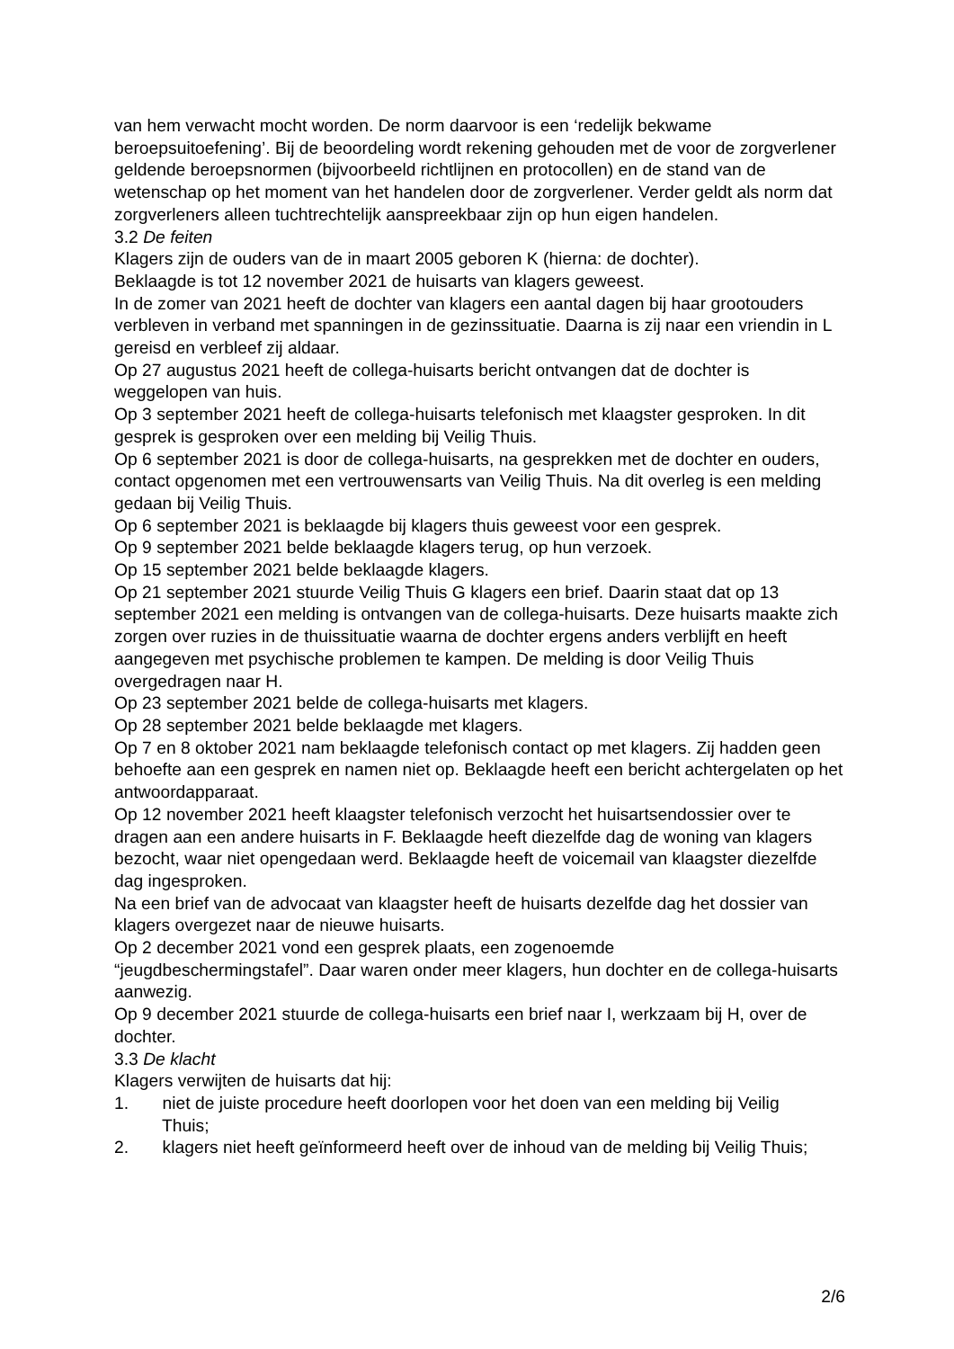van hem verwacht mocht worden. De norm daarvoor is een ‘redelijk bekwame beroepsuitoefening’. Bij de beoordeling wordt rekening gehouden met de voor de zorgverlener geldende beroepsnormen (bijvoorbeeld richtlijnen en protocollen) en de stand van de wetenschap op het moment van het handelen door de zorgverlener. Verder geldt als norm dat zorgverleners alleen tuchtrechtelijk aanspreekbaar zijn op hun eigen handelen.
3.2 De feiten
Klagers zijn de ouders van de in maart 2005 geboren K (hierna: de dochter).
Beklaagde is tot 12 november 2021 de huisarts van klagers geweest.
In de zomer van 2021 heeft de dochter van klagers een aantal dagen bij haar grootouders verbleven in verband met spanningen in de gezinssituatie. Daarna is zij naar een vriendin in L gereisd en verbleef zij aldaar.
Op 27 augustus 2021 heeft de collega-huisarts bericht ontvangen dat de dochter is weggelopen van huis.
Op 3 september 2021 heeft de collega-huisarts telefonisch met klaagster gesproken. In dit gesprek is gesproken over een melding bij Veilig Thuis.
Op 6 september 2021 is door de collega-huisarts, na gesprekken met de dochter en ouders, contact opgenomen met een vertrouwensarts van Veilig Thuis. Na dit overleg is een melding gedaan bij Veilig Thuis.
Op 6 september 2021 is beklaagde bij klagers thuis geweest voor een gesprek.
Op 9 september 2021 belde beklaagde klagers terug, op hun verzoek.
Op 15 september 2021 belde beklaagde klagers.
Op 21 september 2021 stuurde Veilig Thuis G klagers een brief. Daarin staat dat op 13 september 2021 een melding is ontvangen van de collega-huisarts. Deze huisarts maakte zich zorgen over ruzies in de thuissituatie waarna de dochter ergens anders verblijft en heeft aangegeven met psychische problemen te kampen. De melding is door Veilig Thuis overgedragen naar H.
Op 23 september 2021 belde de collega-huisarts met klagers.
Op 28 september 2021 belde beklaagde met klagers.
Op 7 en 8 oktober 2021 nam beklaagde telefonisch contact op met klagers. Zij hadden geen behoefte aan een gesprek en namen niet op. Beklaagde heeft een bericht achtergelaten op het antwoordapparaat.
Op 12 november 2021 heeft klaagster telefonisch verzocht het huisartsendossier over te dragen aan een andere huisarts in F. Beklaagde heeft diezelfde dag de woning van klagers bezocht, waar niet opengedaan werd. Beklaagde heeft de voicemail van klaagster diezelfde dag ingesproken.
Na een brief van de advocaat van klaagster heeft de huisarts dezelfde dag het dossier van klagers overgezet naar de nieuwe huisarts.
Op 2 december 2021 vond een gesprek plaats, een zogenoemde
“jeugdbeschermingstafel”. Daar waren onder meer klagers, hun dochter en de collega-huisarts aanwezig.
Op 9 december 2021 stuurde de collega-huisarts een brief naar I, werkzaam bij H, over de dochter.
3.3 De klacht
Klagers verwijten de huisarts dat hij:
1. niet de juiste procedure heeft doorlopen voor het doen van een melding bij Veilig
Thuis;
2. klagers niet heeft geïnformeerd heeft over de inhoud van de melding bij Veilig Thuis;
2/6